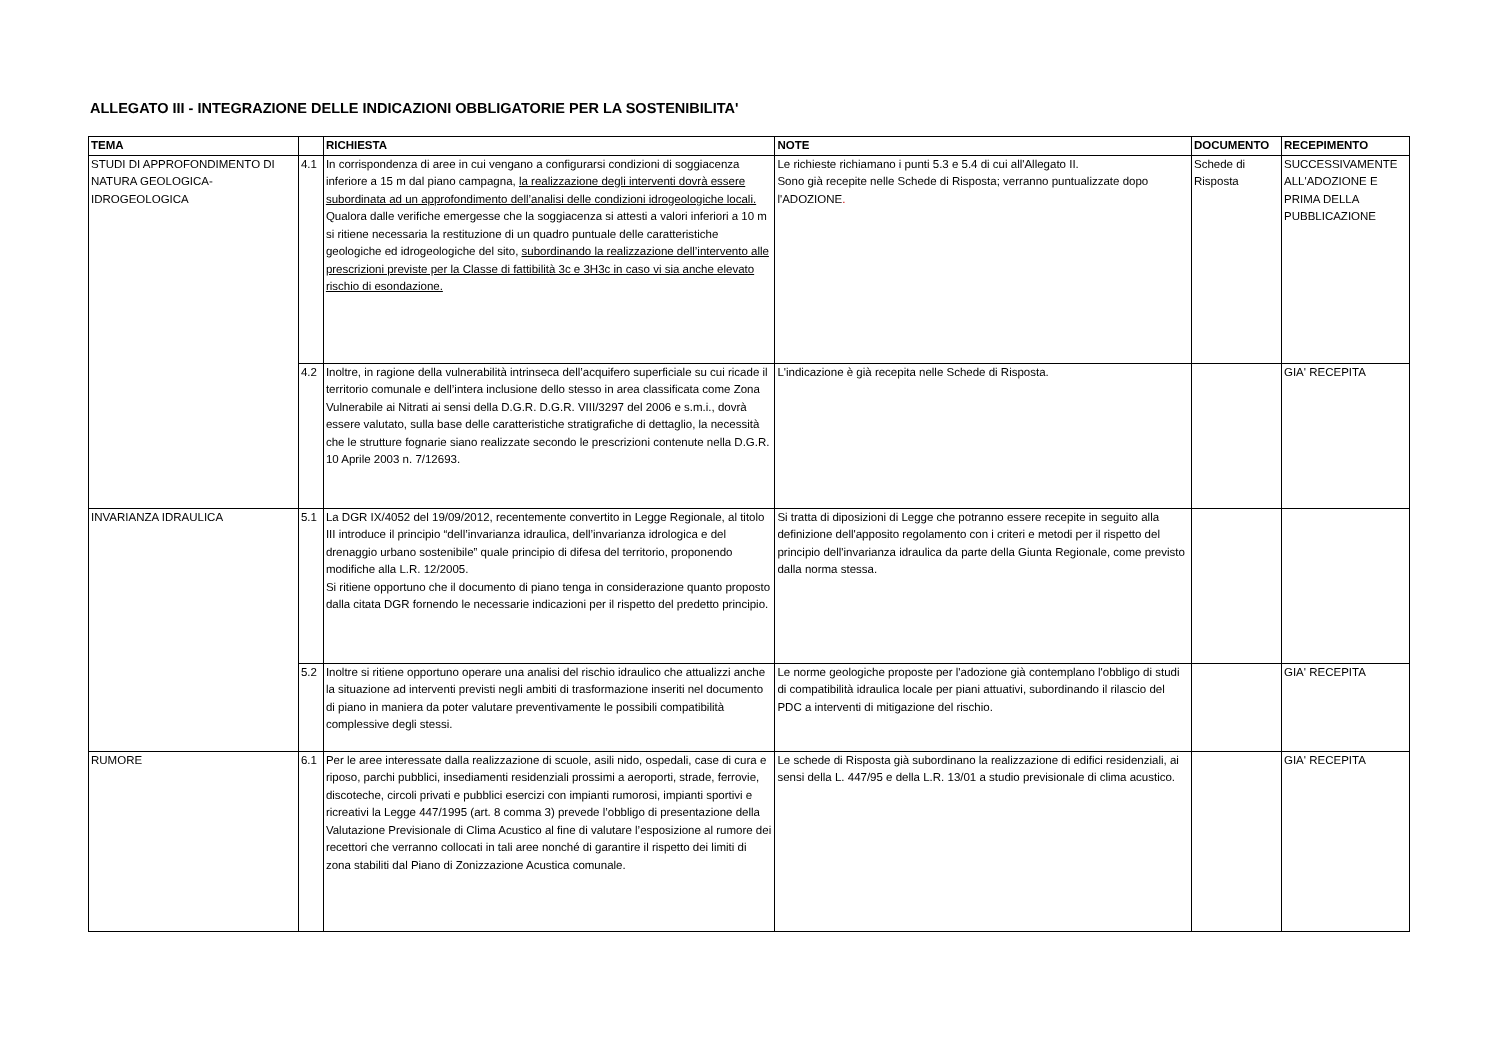ALLEGATO III - INTEGRAZIONE DELLE INDICAZIONI OBBLIGATORIE PER LA SOSTENIBILITA'
| TEMA | | RICHIESTA | NOTE | DOCUMENTO | RECEPIMENTO |
| --- | --- | --- | --- | --- | --- |
| STUDI DI APPROFONDIMENTO DI NATURA GEOLOGICA-IDROGEOLOGICA | 4.1 | In corrispondenza di aree in cui vengano a configurarsi condizioni di soggiacenza inferiore a 15 m dal piano campagna, la realizzazione degli interventi dovrà essere subordinata ad un approfondimento dell’analisi delle condizioni idrogeologiche locali. Qualora dalle verifiche emergesse che la soggiacenza si attesti a valori inferiori a 10 m si ritiene necessaria la restituzione di un quadro puntuale delle caratteristiche geologiche ed idrogeologiche del sito, subordinando la realizzazione dell’intervento alle prescrizioni previste per la Classe di fattibilità 3c e 3H3c in caso vi sia anche elevato rischio di esondazione. | Le richieste richiamano i punti 5.3 e 5.4 di cui all'Allegato II. Sono già recepite nelle Schede di Risposta; verranno puntualizzate dopo l'ADOZIONE . | Schede di Risposta | SUCCESSIVAMENTE ALL'ADOZIONE E PRIMA DELLA PUBBLICAZIONE |
| | 4.2 | Inoltre, in ragione della vulnerabilità intrinseca dell’acquifero superficiale su cui ricade il territorio comunale e dell’intera inclusione dello stesso in area classificata come Zona Vulnerabile ai Nitrati ai sensi della D.G.R. D.G.R. VIII/3297 del 2006 e s.m.i., dovrà essere valutato, sulla base delle caratteristiche stratigrafiche di dettaglio, la necessità che le strutture fognarie siano realizzate secondo le prescrizioni contenute nella D.G.R. 10 Aprile 2003 n. 7/12693. | L'indicazione è già recepita nelle Schede di Risposta. | | GIA' RECEPITA |
| INVARIANZA IDRAULICA | 5.1 | La DGR IX/4052 del 19/09/2012, recentemente convertito in Legge Regionale, al titolo III introduce il principio “dell’invarianza idraulica, dell’invarianza idrologica e del drenaggio urbano sostenibile” quale principio di difesa del territorio, proponendo modifiche alla L.R. 12/2005. Si ritiene opportuno che il documento di piano tenga in considerazione quanto proposto dalla citata DGR fornendo le necessarie indicazioni per il rispetto del predetto principio. | Si tratta di diposizioni di Legge che potranno essere recepite in seguito alla definizione dell'apposito regolamento con i criteri e metodi per il rispetto del principio dell'invarianza idraulica da parte della Giunta Regionale, come previsto dalla norma stessa. | | |
| | 5.2 | Inoltre si ritiene opportuno operare una analisi del rischio idraulico che attualizzi anche la situazione ad interventi previsti negli ambiti di trasformazione inseriti nel documento di piano in maniera da poter valutare preventivamente le possibili compatibilità complessive degli stessi. | Le norme geologiche proposte per l'adozione già contemplano l'obbligo di studi di compatibilità idraulica locale per piani attuativi, subordinando il rilascio del PDC a interventi di mitigazione del rischio. | | GIA' RECEPITA |
| RUMORE | 6.1 | Per le aree interessate dalla realizzazione di scuole, asili nido, ospedali, case di cura e riposo, parchi pubblici, insediamenti residenziali prossimi a aeroporti, strade, ferrovie, discoteche, circoli privati e pubblici esercizi con impianti rumorosi, impianti sportivi e ricreativi la Legge 447/1995 (art. 8 comma 3) prevede l’obbligo di presentazione della Valutazione Previsionale di Clima Acustico al fine di valutare l’esposizione al rumore dei recettori che verranno collocati in tali aree nonché di garantire il rispetto dei limiti di zona stabiliti dal Piano di Zonizzazione Acustica comunale. | Le schede di Risposta già subordinano la realizzazione di edifici residenziali, ai sensi della L. 447/95 e della L.R. 13/01 a studio previsionale di clima acustico. | | GIA' RECEPITA |